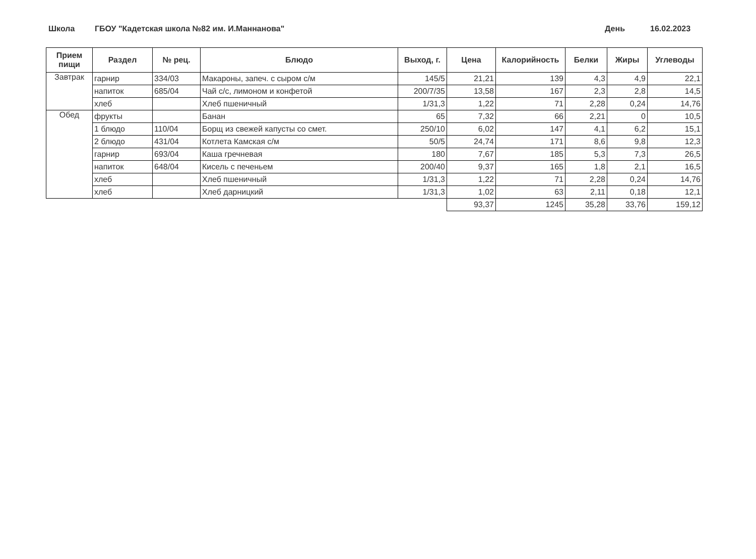Школа ГБОУ "Кадетская школа №82 им. И.Маннанова" День 16.02.2023
| Прием пищи | Раздел | № рец. | Блюдо | Выход, г. | Цена | Калорийность | Белки | Жиры | Углеводы |
| --- | --- | --- | --- | --- | --- | --- | --- | --- | --- |
| Завтрак | гарнир | 334/03 | Макароны, запеч. с сыром с/м | 145/5 | 21,21 | 139 | 4,3 | 4,9 | 22,1 |
| | напиток | 685/04 | Чай с/с, лимоном и конфетой | 200/7/35 | 13,58 | 167 | 2,3 | 2,8 | 14,5 |
| | хлеб | | Хлеб пшеничный | 1/31,3 | 1,22 | 71 | 2,28 | 0,24 | 14,76 |
| Обед | фрукты | | Банан | 65 | 7,32 | 66 | 2,21 | 0 | 10,5 |
| | 1 блюдо | 110/04 | Борщ из свежей капусты со смет. | 250/10 | 6,02 | 147 | 4,1 | 6,2 | 15,1 |
| | 2 блюдо | 431/04 | Котлета Камская с/м | 50/5 | 24,74 | 171 | 8,6 | 9,8 | 12,3 |
| | гарнир | 693/04 | Каша гречневая | 180 | 7,67 | 185 | 5,3 | 7,3 | 26,5 |
| | напиток | 648/04 | Кисель с печеньем | 200/40 | 9,37 | 165 | 1,8 | 2,1 | 16,5 |
| | хлеб | | Хлеб пшеничный | 1/31,3 | 1,22 | 71 | 2,28 | 0,24 | 14,76 |
| | хлеб | | Хлеб дарницкий | 1/31,3 | 1,02 | 63 | 2,11 | 0,18 | 12,1 |
| | | | | | 93,37 | 1245 | 35,28 | 33,76 | 159,12 |